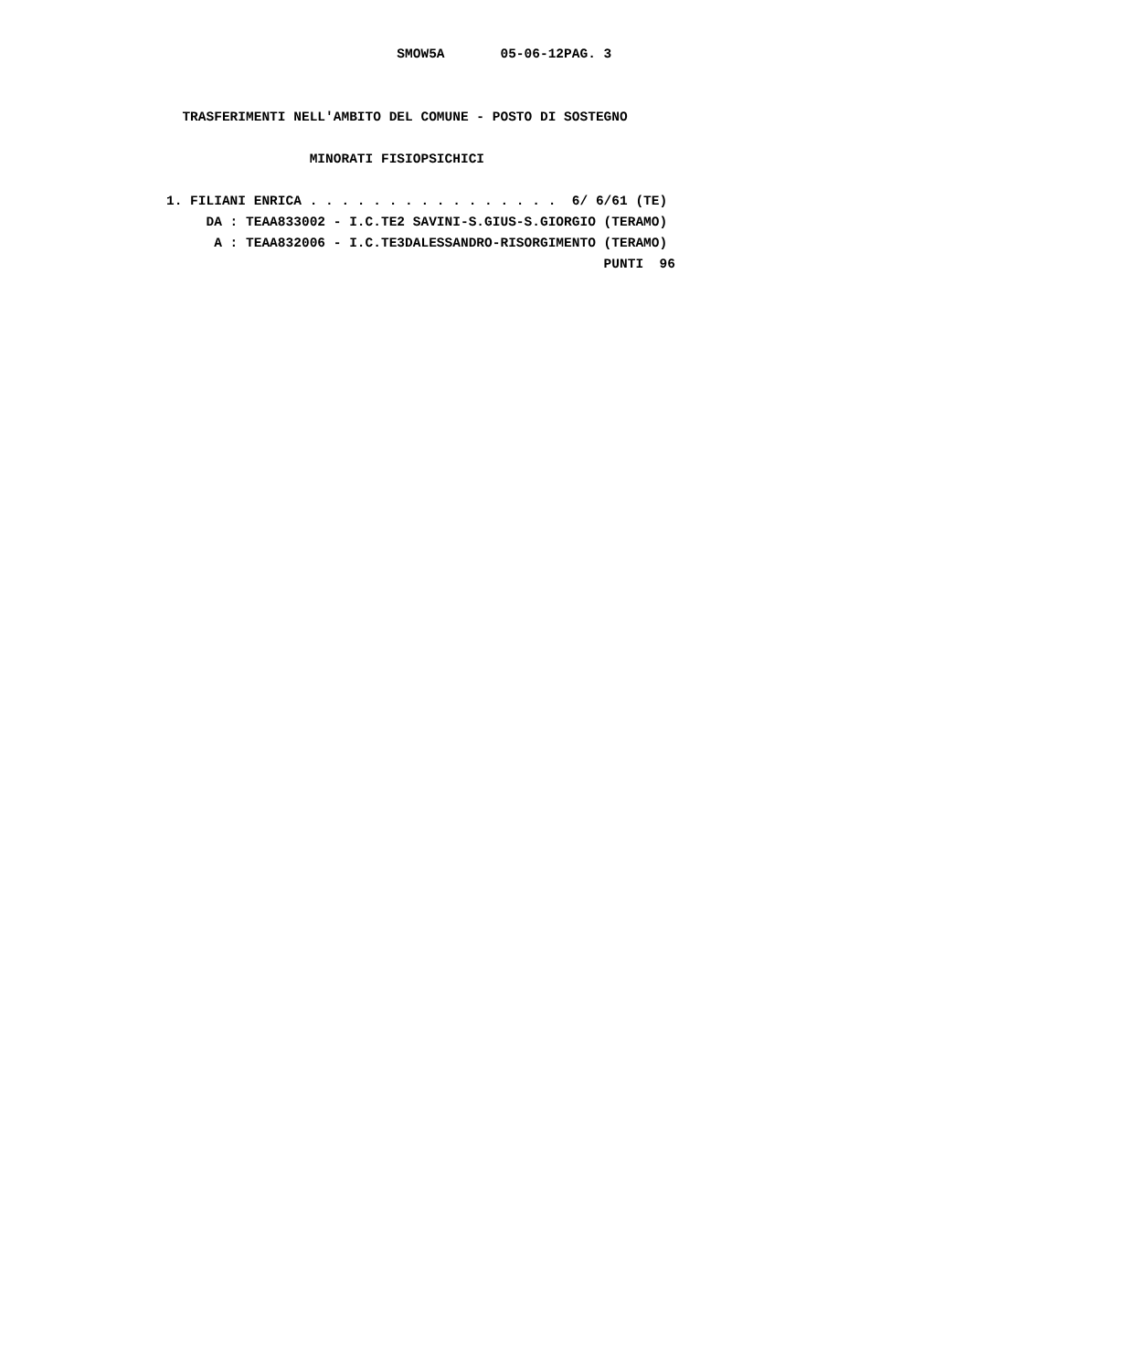SMOW5A       05-06-12PAG. 3


  TRASFERIMENTI NELL'AMBITO DEL COMUNE - POSTO DI SOSTEGNO

                  MINORATI FISIOPSICHICI

1. FILIANI ENRICA . . . . . . . . . . . . . . . .  6/ 6/61 (TE)
     DA : TEAA833002 - I.C.TE2 SAVINI-S.GIUS-S.GIORGIO (TERAMO)
      A : TEAA832006 - I.C.TE3DALESSANDRO-RISORGIMENTO (TERAMO)
                                                       PUNTI  96